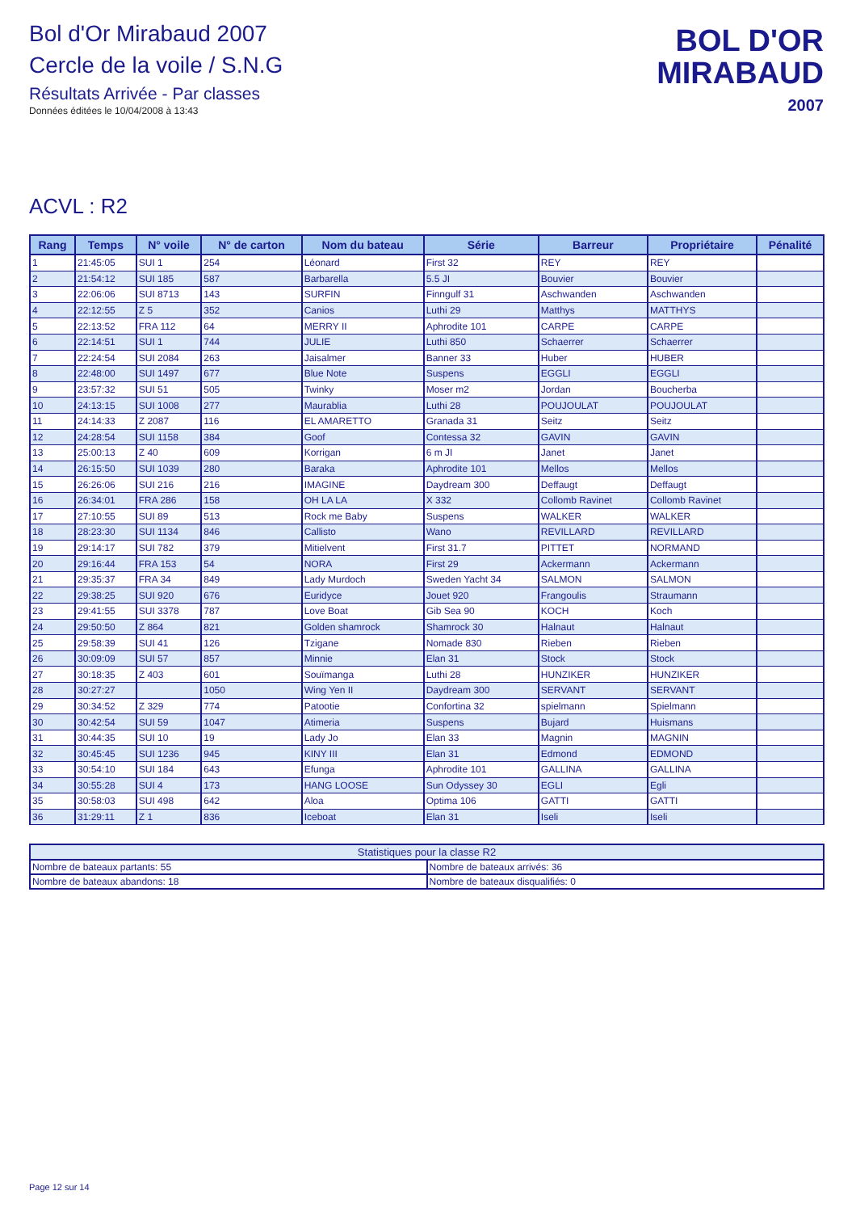Bol d'Or Mirabaud 2007
Cercle de la voile / S.N.G
Résultats Arrivée - Par classes
Données éditées le 10/04/2008 à 13:43
BOL D'OR
MIRABAUD
2007
ACVL : R2
| Rang | Temps | N° voile | N° de carton | Nom du bateau | Série | Barreur | Propriétaire | Pénalité |
| --- | --- | --- | --- | --- | --- | --- | --- | --- |
| 1 | 21:45:05 | SUI 1 | 254 | Léonard | First 32 | REY | REY | |
| 2 | 21:54:12 | SUI 185 | 587 | Barbarella | 5.5 JI | Bouvier | Bouvier | |
| 3 | 22:06:06 | SUI 8713 | 143 | SURFIN | Finngulf 31 | Aschwanden | Aschwanden | |
| 4 | 22:12:55 | Z 5 | 352 | Canios | Luthi 29 | Matthys | MATTHYS | |
| 5 | 22:13:52 | FRA 112 | 64 | MERRY II | Aphrodite 101 | CARPE | CARPE | |
| 6 | 22:14:51 | SUI 1 | 744 | JULIE | Luthi 850 | Schaerrer | Schaerrer | |
| 7 | 22:24:54 | SUI 2084 | 263 | Jaisalmer | Banner 33 | Huber | HUBER | |
| 8 | 22:48:00 | SUI 1497 | 677 | Blue Note | Suspens | EGGLI | EGGLI | |
| 9 | 23:57:32 | SUI 51 | 505 | Twinky | Moser m2 | Jordan | Boucherba | |
| 10 | 24:13:15 | SUI 1008 | 277 | Maurablia | Luthi 28 | POUJOULAT | POUJOULAT | |
| 11 | 24:14:33 | Z 2087 | 116 | EL AMARETTO | Granada 31 | Seitz | Seitz | |
| 12 | 24:28:54 | SUI 1158 | 384 | Goof | Contessa 32 | GAVIN | GAVIN | |
| 13 | 25:00:13 | Z 40 | 609 | Korrigan | 6 m JI | Janet | Janet | |
| 14 | 26:15:50 | SUI 1039 | 280 | Baraka | Aphrodite 101 | Mellos | Mellos | |
| 15 | 26:26:06 | SUI 216 | 216 | IMAGINE | Daydream 300 | Deffaugt | Deffaugt | |
| 16 | 26:34:01 | FRA 286 | 158 | OH LA LA | X 332 | Collomb Ravinet | Collomb Ravinet | |
| 17 | 27:10:55 | SUI 89 | 513 | Rock me Baby | Suspens | WALKER | WALKER | |
| 18 | 28:23:30 | SUI 1134 | 846 | Callisto | Wano | REVILLARD | REVILLARD | |
| 19 | 29:14:17 | SUI 782 | 379 | Mitielvent | First 31.7 | PITTET | NORMAND | |
| 20 | 29:16:44 | FRA 153 | 54 | NORA | First 29 | Ackermann | Ackermann | |
| 21 | 29:35:37 | FRA 34 | 849 | Lady Murdoch | Sweden Yacht 34 | SALMON | SALMON | |
| 22 | 29:38:25 | SUI 920 | 676 | Euridyce | Jouet 920 | Frangoulis | Straumann | |
| 23 | 29:41:55 | SUI 3378 | 787 | Love Boat | Gib Sea 90 | KOCH | Koch | |
| 24 | 29:50:50 | Z 864 | 821 | Golden shamrock | Shamrock 30 | Halnaut | Halnaut | |
| 25 | 29:58:39 | SUI 41 | 126 | Tzigane | Nomade 830 | Rieben | Rieben | |
| 26 | 30:09:09 | SUI 57 | 857 | Minnie | Elan 31 | Stock | Stock | |
| 27 | 30:18:35 | Z 403 | 601 | Souïmanga | Luthi 28 | HUNZIKER | HUNZIKER | |
| 28 | 30:27:27 | | 1050 | Wing Yen II | Daydream 300 | SERVANT | SERVANT | |
| 29 | 30:34:52 | Z 329 | 774 | Patootie | Confortina 32 | spielmann | Spielmann | |
| 30 | 30:42:54 | SUI 59 | 1047 | Atimeria | Suspens | Bujard | Huismans | |
| 31 | 30:44:35 | SUI 10 | 19 | Lady Jo | Elan 33 | Magnin | MAGNIN | |
| 32 | 30:45:45 | SUI 1236 | 945 | KINY III | Elan 31 | Edmond | EDMOND | |
| 33 | 30:54:10 | SUI 184 | 643 | Efunga | Aphrodite 101 | GALLINA | GALLINA | |
| 34 | 30:55:28 | SUI 4 | 173 | HANG LOOSE | Sun Odyssey 30 | EGLI | Egli | |
| 35 | 30:58:03 | SUI 498 | 642 | Aloa | Optima 106 | GATTI | GATTI | |
| 36 | 31:29:11 | Z 1 | 836 | Iceboat | Elan 31 | Iseli | Iseli | |
| Statistiques pour la classe R2 | |
| --- | --- |
| Nombre de bateaux partants: 55 | Nombre de bateaux arrivés: 36 |
| Nombre de bateaux abandons: 18 | Nombre de bateaux disqualifiés: 0 |
Page 12 sur 14